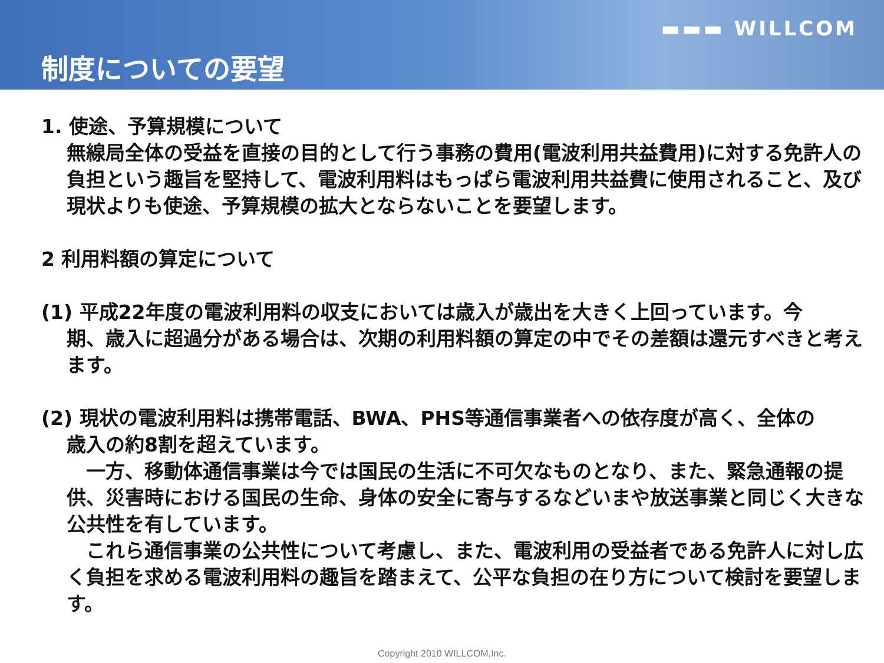▬▬▬ WILLCOM
制度についての要望
1. 使途、予算規模について
無線局全体の受益を直接の目的として行う事務の費用(電波利用共益費用)に対する免許人の負担という趣旨を堅持して、電波利用料はもっぱら電波利用共益費に使用されること、及び現状よりも使途、予算規模の拡大とならないことを要望します。
2 利用料額の算定について
(1) 平成22年度の電波利用料の収支においては歳入が歳出を大きく上回っています。今
期、歳入に超過分がある場合は、次期の利用料額の算定の中でその差額は還元すべきと考えます。
(2) 現状の電波利用料は携帯電話、BWA、PHS等通信事業者への依存度が高く、全体の
歳入の約8割を超えています。
　一方、移動体通信事業は今では国民の生活に不可欠なものとなり、また、緊急通報の提供、災害時における国民の生命、身体の安全に寄与するなどいまや放送事業と同じく大きな公共性を有しています。
　これら通信事業の公共性について考慮し、また、電波利用の受益者である免許人に対し広く負担を求める電波利用料の趣旨を踏まえて、公平な負担の在り方について検討を要望します。
Copyright 2010 WILLCOM,Inc.